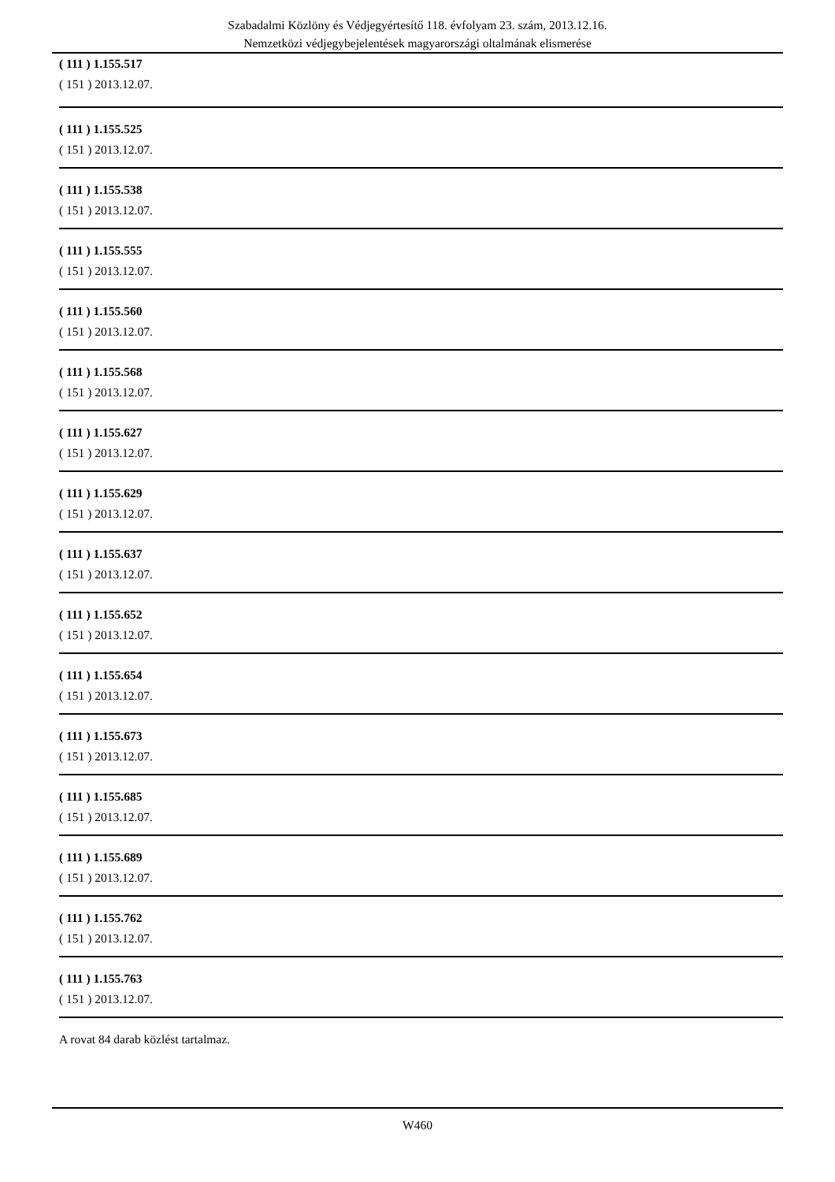Szabadalmi Közlöny és Védjegyértesítő 118. évfolyam 23. szám, 2013.12.16.
Nemzetközi védjegybejelentések magyarországi oltalmának elismerése
( 111 ) 1.155.517
( 151 ) 2013.12.07.
( 111 ) 1.155.525
( 151 ) 2013.12.07.
( 111 ) 1.155.538
( 151 ) 2013.12.07.
( 111 ) 1.155.555
( 151 ) 2013.12.07.
( 111 ) 1.155.560
( 151 ) 2013.12.07.
( 111 ) 1.155.568
( 151 ) 2013.12.07.
( 111 ) 1.155.627
( 151 ) 2013.12.07.
( 111 ) 1.155.629
( 151 ) 2013.12.07.
( 111 ) 1.155.637
( 151 ) 2013.12.07.
( 111 ) 1.155.652
( 151 ) 2013.12.07.
( 111 ) 1.155.654
( 151 ) 2013.12.07.
( 111 ) 1.155.673
( 151 ) 2013.12.07.
( 111 ) 1.155.685
( 151 ) 2013.12.07.
( 111 ) 1.155.689
( 151 ) 2013.12.07.
( 111 ) 1.155.762
( 151 ) 2013.12.07.
( 111 ) 1.155.763
( 151 ) 2013.12.07.
A rovat 84 darab közlést tartalmaz.
W460